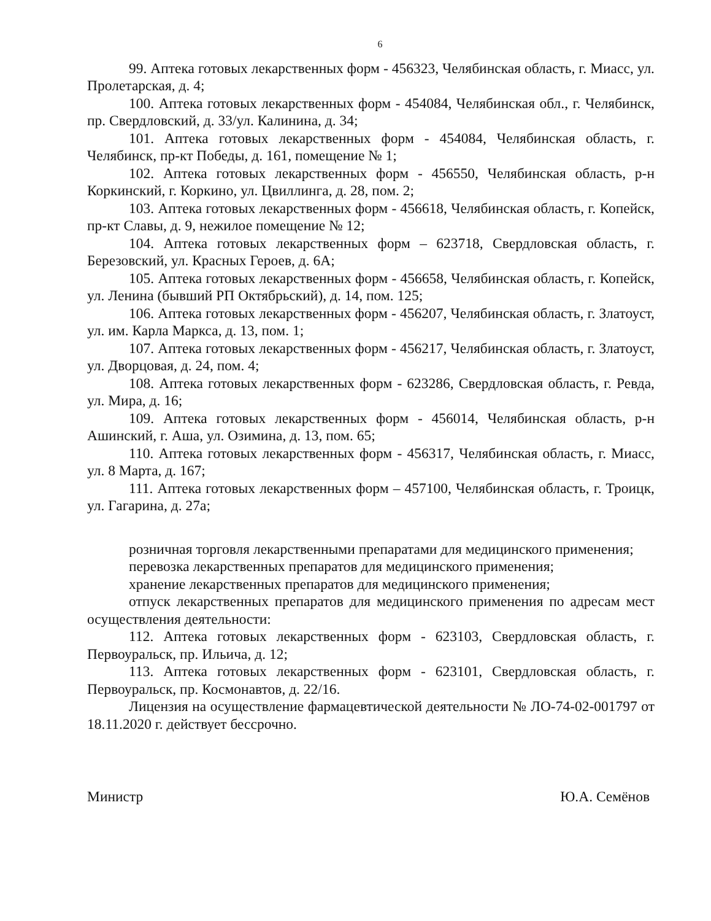6
99. Аптека готовых лекарственных форм - 456323, Челябинская область, г. Миасс, ул. Пролетарская, д. 4;
100. Аптека готовых лекарственных форм - 454084, Челябинская обл., г. Челябинск, пр. Свердловский, д. 33/ул. Калинина, д. 34;
101. Аптека готовых лекарственных форм - 454084, Челябинская область, г. Челябинск, пр-кт Победы, д. 161, помещение № 1;
102. Аптека готовых лекарственных форм - 456550, Челябинская область, р-н Коркинский, г. Коркино, ул. Цвиллинга, д. 28, пом. 2;
103. Аптека готовых лекарственных форм - 456618, Челябинская область, г. Копейск, пр-кт Славы, д. 9, нежилое помещение № 12;
104. Аптека готовых лекарственных форм – 623718, Свердловская область, г. Березовский, ул. Красных Героев, д. 6А;
105. Аптека готовых лекарственных форм - 456658, Челябинская область, г. Копейск, ул. Ленина (бывший РП Октябрьский), д. 14, пом. 125;
106. Аптека готовых лекарственных форм - 456207, Челябинская область, г. Златоуст, ул. им. Карла Маркса, д. 13, пом. 1;
107. Аптека готовых лекарственных форм - 456217, Челябинская область, г. Златоуст, ул. Дворцовая, д. 24, пом. 4;
108. Аптека готовых лекарственных форм - 623286, Свердловская область, г. Ревда, ул. Мира, д. 16;
109. Аптека готовых лекарственных форм - 456014, Челябинская область, р-н Ашинский, г. Аша, ул. Озимина, д. 13, пом. 65;
110. Аптека готовых лекарственных форм - 456317, Челябинская область, г. Миасс, ул. 8 Марта, д. 167;
111. Аптека готовых лекарственных форм – 457100, Челябинская область, г. Троицк, ул. Гагарина, д. 27а;
розничная торговля лекарственными препаратами для медицинского применения;
перевозка лекарственных препаратов для медицинского применения;
хранение лекарственных препаратов для медицинского применения;
отпуск лекарственных препаратов для медицинского применения по адресам мест осуществления деятельности:
112. Аптека готовых лекарственных форм - 623103, Свердловская область, г. Первоуральск, пр. Ильича, д. 12;
113. Аптека готовых лекарственных форм - 623101, Свердловская область, г. Первоуральск, пр. Космонавтов, д. 22/16.
Лицензия на осуществление фармацевтической деятельности № ЛО-74-02-001797 от 18.11.2020 г. действует бессрочно.
Министр Ю.А. Семёнов